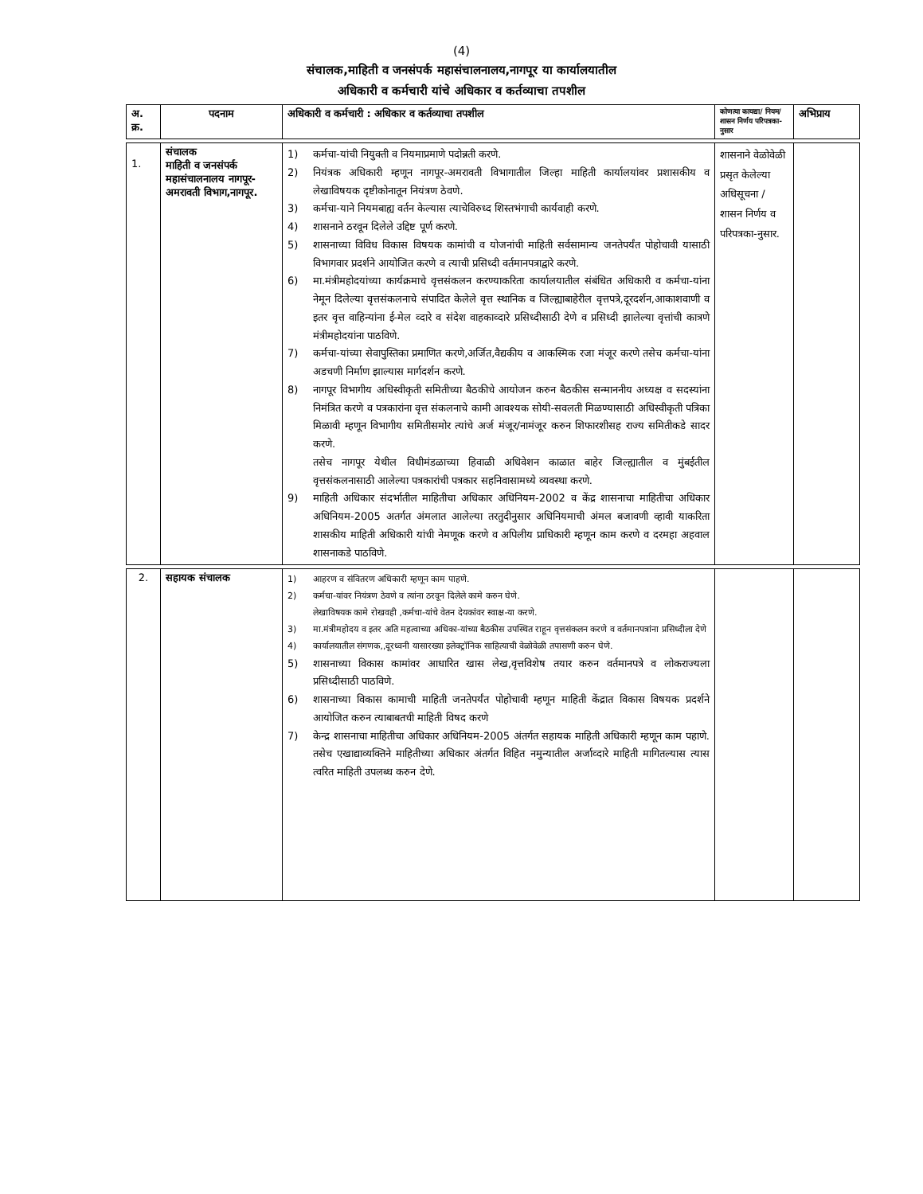(4)
संचालक,माहिती व जनसंपर्क महासंचालनालय,नागपूर या कार्यालयातील
अधिकारी व कर्मचारी यांचे अधिकार व कर्तव्याचा तपशील
| अ. क्र. | पदनाम | अधिकारी व कर्मचारी : अधिकार व कर्तव्याचा तपशील | कोणत्या कायद्या/ नियम/शासन निर्णय परिपत्रका- नुसार | अभिप्राय |
| --- | --- | --- | --- | --- |
| 1. | संचालक माहिती व जनसंपर्क महासंचालनालय नागपूर-अमरावती विभाग,नागपूर. | 1) कर्मचा-यांची नियुक्ती व नियमाप्रमाणे पदोन्नती करणे. 2) नियंत्रक अधिकारी म्हणून नागपूर-अमरावती विभागातील जिल्हा माहिती कार्यालयांवर प्रशासकीय व लेखाविषयक दृष्टीकोनातून नियंत्रण ठेवणे. 3) कर्मचा-याने नियमबाह्य वर्तन केल्यास त्याचेविरुध्द शिस्तभंगाची कार्यवाही करणे. 4) शासनाने ठरवून दिलेले उद्दिष्ट पूर्ण करणे. 5) शासनाच्या विविध विकास विषयक कामांची व योजनांची माहिती सर्वसामान्य जनतेपर्यंत पोहोचावी यासाठी विभागवार प्रदर्शने आयोजित करणे व त्याची प्रसिध्दी वर्तमानपत्राद्वारे करणे. 6) मा.मंत्रीमहोदयांच्या कार्यक्रमाचे वृत्तसंकलन करण्याकरिता कार्यालयातील संबंधित अधिकारी व कर्मचा-यांना नेमून दिलेल्या वृत्तसंकलनाचे संपादित केलेले वृत्त स्थानिक व जिल्ह्याबाहेरील वृत्तपत्रे,दूरदर्शन,आकाशवाणी व इतर वृत्त वाहिन्यांना ई-मेल व्दारे व संदेश वाहकाव्दारे प्रसिध्दीसाठी देणे व प्रसिध्दी झालेल्या वृत्तांची कात्रणे मंत्रीमहोदयांना पाठविणे. 7) कर्मचा-यांच्या सेवापुस्तिका प्रमाणित करणे,अर्जित,वैद्यकीय व आकस्मिक रजा मंजूर करणे तसेच कर्मचा-यांना अडचणी निर्माण झाल्यास मार्गदर्शन करणे. 8) नागपूर विभागीय अधिस्वीकृती समितीच्या बैठकीचे आयोजन करुन बैठकीस सन्माननीय अध्यक्ष व सदस्यांना निमंत्रित करणे व पत्रकारांना वृत्त संकलनाचे कामी आवश्यक सोयी-सवलती मिळण्यासाठी अधिस्वीकृती पत्रिका मिळावी म्हणून विभागीय समितीसमोर त्यांचे अर्ज मंजूर/नामंजूर करुन शिफारशीसह राज्य समितीकडे सादर करणे. तसेच नागपूर येथील विधीमंडळाच्या हिवाळी अधिवेशन काळात बाहेर जिल्ह्यातील व मुंबईतील वृत्तसंकलनासाठी आलेल्या पत्रकारांची पत्रकार सहनिवासामध्ये व्यवस्था करणे. 9) माहिती अधिकार संदर्भातील माहितीचा अधिकार अधिनियम-2002 व केंद्र शासनाचा माहितीचा अधिकार अधिनियम-2005 अतर्गत अंमलात आलेल्या तरतुदीनुसार अधिनियमाची अंमल बजावणी व्हावी याकरिता शासकीय माहिती अधिकारी यांची नेमणूक करणे व अपिलीय प्राधिकारी म्हणून काम करणे व दरमहा अहवाल शासनाकडे पाठविणे. | शासनाने वेळोवेळी प्रसृत केलेल्या अधिसूचना / शासन निर्णय व परिपत्रका-नुसार. | |
| 2. | सहायक संचालक | 1) आहरण व संवितरण अधिकारी म्हणून काम पाहणे. 2) कर्मचा-यांवर नियंत्रण ठेवणे व त्यांना ठरवून दिलेले कामे करुन घेणे. लेखाविषयक कामे रोखवही ,कर्मचा-यांचे वेतन देयकांवर स्वाक्ष-या करणे. 3) मा.मंत्रीमहोदय व इतर अति महत्वाच्या अधिका-यांच्या बैठकीस उपस्थित राहून वृत्तसंकलन करणे व वर्तमानपत्रांना प्रसिध्दीला देणे 4) कार्यालयातील संगणक,,दूरध्वनी यासारख्या इलेक्ट्रॉनिक साहित्याची वेळोवेळी तपासणी करुन घेणे. 5) शासनाच्या विकास कामांवर आधारित खास लेख,वृत्तविशेष तयार करुन वर्तमानपत्रे व लोकराज्यला प्रसिध्दीसाठी पाठविणे. 6) शासनाच्या विकास कामाची माहिती जनतेपर्यंत पोहोचावी म्हणून माहिती केंद्रात विकास विषयक प्रदर्शने आयोजित करुन त्याबाबतची माहिती विषद करणे 7) केन्द्र शासनाचा माहितीचा अधिकार अधिनियम-2005 अंतर्गत सहायक माहिती अधिकारी म्हणून काम पहाणे. तसेच एखाद्याव्यक्तिने माहितीच्या अधिकार अंतर्गत विहित नमुन्यातील अर्जाव्दारे माहिती मागितल्यास त्यास त्वरित माहिती उपलब्ध करुन देणे. | | |